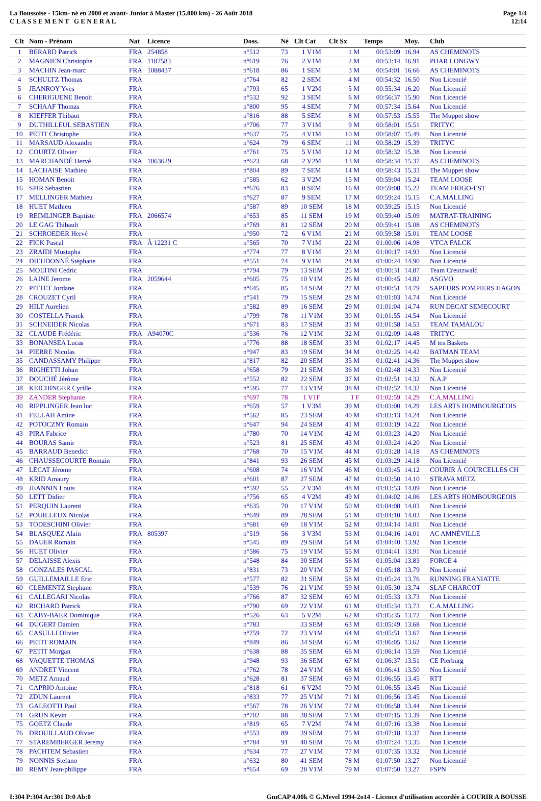La Boussoise - 15km- né en 2000 et avant- Junior à Master (15.000 km) - 26 Août 2018
C L A S S E M E N T G E N E R A L
Page 1/4
12:14
| Clt | Nom - Prénom | Nat | Licence | Doss. | Né | Clt Cat | Clt Sx | Temps | Moy. | Club |
| --- | --- | --- | --- | --- | --- | --- | --- | --- | --- | --- |
| 1 | BERARD Patrick | FRA | 254858 | n°512 | 73 | 1 V1M | 1 M | 00:53:09 | 16.94 | AS CHEMINOTS |
| 2 | MAGNIEN Christophe | FRA | 1187583 | n°619 | 76 | 2 V1M | 2 M | 00:53:14 | 16.91 | PHAR LONGWY |
| 3 | MACHIN Jean-marc | FRA | 1088437 | n°618 | 86 | 1 SEM | 3 M | 00:54:01 | 16.66 | AS CHEMINOTS |
| 4 | SCHULTZ Thomas | FRA | | n°764 | 82 | 2 SEM | 4 M | 00:54:32 | 16.50 | Non Licencié |
| 5 | JEANROY Yves | FRA | | n°793 | 65 | 1 V2M | 5 M | 00:55:34 | 16.20 | Non Licencié |
| 6 | CHERIGUENE Benoit | FRA | | n°532 | 92 | 3 SEM | 6 M | 00:56:37 | 15.90 | Non Licencié |
| 7 | SCHAAF Thomas | FRA | | n°800 | 95 | 4 SEM | 7 M | 00:57:34 | 15.64 | Non Licencié |
| 8 | KIEFFER Thibaut | FRA | | n°816 | 88 | 5 SEM | 8 M | 00:57:53 | 15.55 | The Muppet show |
| 9 | DUTHILLEUL SEBASTIEN | FRA | | n°706 | 77 | 3 V1M | 9 M | 00:58:01 | 15.51 | TRITYC |
| 10 | PETIT Christophe | FRA | | n°637 | 75 | 4 V1M | 10 M | 00:58:07 | 15.49 | Non Licencié |
| 11 | MARSAUD Alexandre | FRA | | n°624 | 79 | 6 SEM | 11 M | 00:58:29 | 15.39 | TRITYC |
| 12 | COURTZ Olivier | FRA | | n°761 | 75 | 5 V1M | 12 M | 00:58:32 | 15.38 | Non Licencié |
| 13 | MARCHANDÉ Hervé | FRA | 1063629 | n°623 | 68 | 2 V2M | 13 M | 00:58:34 | 15.37 | AS CHEMINOTS |
| 14 | LACHAISE Mathieu | FRA | | n°804 | 89 | 7 SEM | 14 M | 00:58:43 | 15.33 | The Muppet show |
| 15 | HOMAN Benoit | FRA | | n°585 | 62 | 3 V2M | 15 M | 00:59:04 | 15.24 | TEAM LOOSE |
| 16 | SPIR Sebastien | FRA | | n°676 | 83 | 8 SEM | 16 M | 00:59:08 | 15.22 | TEAM FRIGO-EST |
| 17 | MELLINGER Mathieu | FRA | | n°627 | 87 | 9 SEM | 17 M | 00:59:24 | 15.15 | C.A.MALLING |
| 18 | HUET Mathieu | FRA | | n°587 | 89 | 10 SEM | 18 M | 00:59:25 | 15.15 | Non Licencié |
| 19 | REIMLINGER Baptiste | FRA | 2066574 | n°653 | 85 | 11 SEM | 19 M | 00:59:40 | 15.09 | MATRAT-TRAINING |
| 20 | LE GAG Thibault | FRA | | n°769 | 81 | 12 SEM | 20 M | 00:59:41 | 15.08 | AS CHEMINOTS |
| 21 | SCHROEDER Hervé | FRA | | n°950 | 72 | 6 V1M | 21 M | 00:59:58 | 15.01 | TEAM LOOSE |
| 22 | FICK Pascal | FRA | À 12231 C | n°565 | 70 | 7 V1M | 22 M | 01:00:06 | 14.98 | VTCA FALCK |
| 23 | ZRAIDI Mustapha | FRA | | n°774 | 77 | 8 V1M | 23 M | 01:00:17 | 14.93 | Non Licencié |
| 24 | DIEUDONNÉ Stéphane | FRA | | n°551 | 74 | 9 V1M | 24 M | 01:00:24 | 14.90 | Non Licencié |
| 25 | MOLTINI Cedric | FRA | | n°794 | 79 | 13 SEM | 25 M | 01:00:31 | 14.87 | Team Creutzwald |
| 26 | LAINE Jerome | FRA | 2059644 | n°605 | 75 | 10 V1M | 26 M | 01:00:45 | 14.82 | ASGVO |
| 27 | PITTET Jordane | FRA | | n°645 | 85 | 14 SEM | 27 M | 01:00:51 | 14.79 | SAPEURS POMPIERS HAGON |
| 28 | CROUZET Cyril | FRA | | n°541 | 79 | 15 SEM | 28 M | 01:01:03 | 14.74 | Non Licencié |
| 29 | HILT Aurelien | FRA | | n°582 | 89 | 16 SEM | 29 M | 01:01:04 | 14.74 | RUN DECAT SEMECOURT |
| 30 | COSTELLA Franck | FRA | | n°799 | 78 | 11 V1M | 30 M | 01:01:55 | 14.54 | Non Licencié |
| 31 | SCHNEIDER Nicolas | FRA | | n°671 | 83 | 17 SEM | 31 M | 01:01:58 | 14.53 | TEAM TAMALOU |
| 32 | CLAUDE Frédéric | FRA | A94070C | n°536 | 76 | 12 V1M | 32 M | 01:02:09 | 14.48 | TRITYC |
| 33 | BONANSEA Lucas | FRA | | n°776 | 88 | 18 SEM | 33 M | 01:02:17 | 14.45 | M tes Baskets |
| 34 | PIERRE Nicolas | FRA | | n°947 | 83 | 19 SEM | 34 M | 01:02:25 | 14.42 | BATMAN TEAM |
| 35 | CANDASSAMY Philippe | FRA | | n°817 | 82 | 20 SEM | 35 M | 01:02:41 | 14.36 | The Muppet show |
| 36 | RIGHETTI Johan | FRA | | n°658 | 79 | 21 SEM | 36 M | 01:02:48 | 14.33 | Non Licencié |
| 37 | DOUCHÉ Jérôme | FRA | | n°552 | 82 | 22 SEM | 37 M | 01:02:51 | 14.32 | N.A.P |
| 38 | KEICHINGER Cyrille | FRA | | n°595 | 77 | 13 V1M | 38 M | 01:02:52 | 14.32 | Non Licencié |
| 39 | ZANDER Stephanie | FRA | | n°697 | 78 | 1 V1F | 1 F | 01:02:59 | 14.29 | C.A.MALLING |
| 40 | RIPPLINGER Jean luc | FRA | | n°659 | 57 | 1 V3M | 39 M | 01:03:00 | 14.29 | LES ARTS HOMBOURGEOIS |
| 41 | FELLAH Amine | FRA | | n°562 | 85 | 23 SEM | 40 M | 01:03:13 | 14.24 | Non Licencié |
| 42 | POTOCZNY Romain | FRA | | n°647 | 94 | 24 SEM | 41 M | 01:03:19 | 14.22 | Non Licencié |
| 43 | PIRA Fabrice | FRA | | n°780 | 70 | 14 V1M | 42 M | 01:03:23 | 14.20 | Non Licencié |
| 44 | BOURAS Samir | FRA | | n°523 | 81 | 25 SEM | 43 M | 01:03:24 | 14.20 | Non Licencié |
| 45 | BARRAUD Benedict | FRA | | n°768 | 70 | 15 V1M | 44 M | 01:03:28 | 14.18 | AS CHEMINOTS |
| 46 | CHAUSSECOURTE Romain | FRA | | n°841 | 93 | 26 SEM | 45 M | 01:03:29 | 14.18 | Non Licencié |
| 47 | LECAT Jérome | FRA | | n°608 | 74 | 16 V1M | 46 M | 01:03:45 | 14.12 | COURIR À COURCELLES CH |
| 48 | KRID Amaury | FRA | | n°601 | 87 | 27 SEM | 47 M | 01:03:50 | 14.10 | STRAVA METZ |
| 49 | JEANNIN Louis | FRA | | n°592 | 55 | 2 V3M | 48 M | 01:03:53 | 14.09 | Non Licencié |
| 50 | LETT Didier | FRA | | n°756 | 65 | 4 V2M | 49 M | 01:04:02 | 14.06 | LES ARTS HOMBOURGEOIS |
| 51 | PERQUIN Laurent | FRA | | n°635 | 70 | 17 V1M | 50 M | 01:04:08 | 14.03 | Non Licencié |
| 52 | POUILLEUX Nicolas | FRA | | n°649 | 89 | 28 SEM | 51 M | 01:04:10 | 14.03 | Non Licencié |
| 53 | TODESCHINI Olivier | FRA | | n°681 | 69 | 18 V1M | 52 M | 01:04:14 | 14.01 | Non Licencié |
| 54 | BLASQUEZ Alain | FRA | 805397 | n°519 | 56 | 3 V3M | 53 M | 01:04:16 | 14.01 | AC AMNÉVILLE |
| 55 | DAUER Romain | FRA | | n°545 | 89 | 29 SEM | 54 M | 01:04:40 | 13.92 | Non Licencié |
| 56 | HUET Olivier | FRA | | n°586 | 75 | 19 V1M | 55 M | 01:04:41 | 13.91 | Non Licencié |
| 57 | DELAISSE Alexis | FRA | | n°548 | 84 | 30 SEM | 56 M | 01:05:04 | 13.83 | FORCE 4 |
| 58 | GONZALES PASCAL | FRA | | n°831 | 73 | 20 V1M | 57 M | 01:05:18 | 13.79 | Non Licencié |
| 59 | GUILLEMAILLE Eric | FRA | | n°577 | 82 | 31 SEM | 58 M | 01:05:24 | 13.76 | RUNNING FRANIATTE |
| 60 | CLEMENTZ Stephane | FRA | | n°539 | 76 | 21 V1M | 59 M | 01:05:30 | 13.74 | SLAF CHARCOT |
| 61 | CALLEGARI Nicolas | FRA | | n°766 | 87 | 32 SEM | 60 M | 01:05:33 | 13.73 | Non Licencié |
| 62 | RICHARD Patrick | FRA | | n°790 | 69 | 22 V1M | 61 M | 01:05:34 | 13.73 | C.A.MALLING |
| 63 | CABY-BAER Dominique | FRA | | n°526 | 63 | 5 V2M | 62 M | 01:05:35 | 13.72 | Non Licencié |
| 64 | DUGERT Damien | FRA | | n°783 | | 33 SEM | 63 M | 01:05:49 | 13.68 | Non Licencié |
| 65 | CASULLI Olivier | FRA | | n°759 | 72 | 23 V1M | 64 M | 01:05:51 | 13.67 | Non Licencié |
| 66 | PETIT ROMAIN | FRA | | n°849 | 86 | 34 SEM | 65 M | 01:06:05 | 13.62 | Non Licencié |
| 67 | PETIT Morgan | FRA | | n°638 | 88 | 35 SEM | 66 M | 01:06:14 | 13.59 | Non Licencié |
| 68 | VAQUETTE THOMAS | FRA | | n°948 | 93 | 36 SEM | 67 M | 01:06:37 | 13.51 | CE Pierburg |
| 69 | ANDRET Vincent | FRA | | n°762 | 78 | 24 V1M | 68 M | 01:06:41 | 13.50 | Non Licencié |
| 70 | METZ Arnaud | FRA | | n°628 | 81 | 37 SEM | 69 M | 01:06:55 | 13.45 | RTT |
| 71 | CAPRIO Antoine | FRA | | n°818 | 61 | 6 V2M | 70 M | 01:06:55 | 13.45 | Non Licencié |
| 72 | ZDUN Laurent | FRA | | n°833 | 77 | 25 V1M | 71 M | 01:06:56 | 13.45 | Non Licencié |
| 73 | GALEOTTI Paul | FRA | | n°567 | 78 | 26 V1M | 72 M | 01:06:58 | 13.44 | Non Licencié |
| 74 | GRUN Kevin | FRA | | n°702 | 88 | 38 SEM | 73 M | 01:07:15 | 13.39 | Non Licencié |
| 75 | GOETZ Claude | FRA | | n°819 | 65 | 7 V2M | 74 M | 01:07:16 | 13.38 | Non Licencié |
| 76 | DROUILLAUD Olivier | FRA | | n°553 | 89 | 39 SEM | 75 M | 01:07:18 | 13.37 | Non Licencié |
| 77 | STAREMBERGER Jeremy | FRA | | n°784 | 91 | 40 SEM | 76 M | 01:07:24 | 13.35 | Non Licencié |
| 78 | PACHTEM Sebastien | FRA | | n°634 | 77 | 27 V1M | 77 M | 01:07:35 | 13.32 | Non Licencié |
| 79 | NONNIS Stefano | FRA | | n°632 | 80 | 41 SEM | 78 M | 01:07:50 | 13.27 | Non Licencié |
| 80 | REMY Jean-philippe | FRA | | n°654 | 69 | 28 V1M | 79 M | 01:07:50 | 13.27 | FSPN |
I:304 P:304 Ar:301 D:0 Ab:0 GmCAP 4.00k © G.Mevel 1994-2o14 - Licence d'utilisation accordée à COURIR A BOUSSE